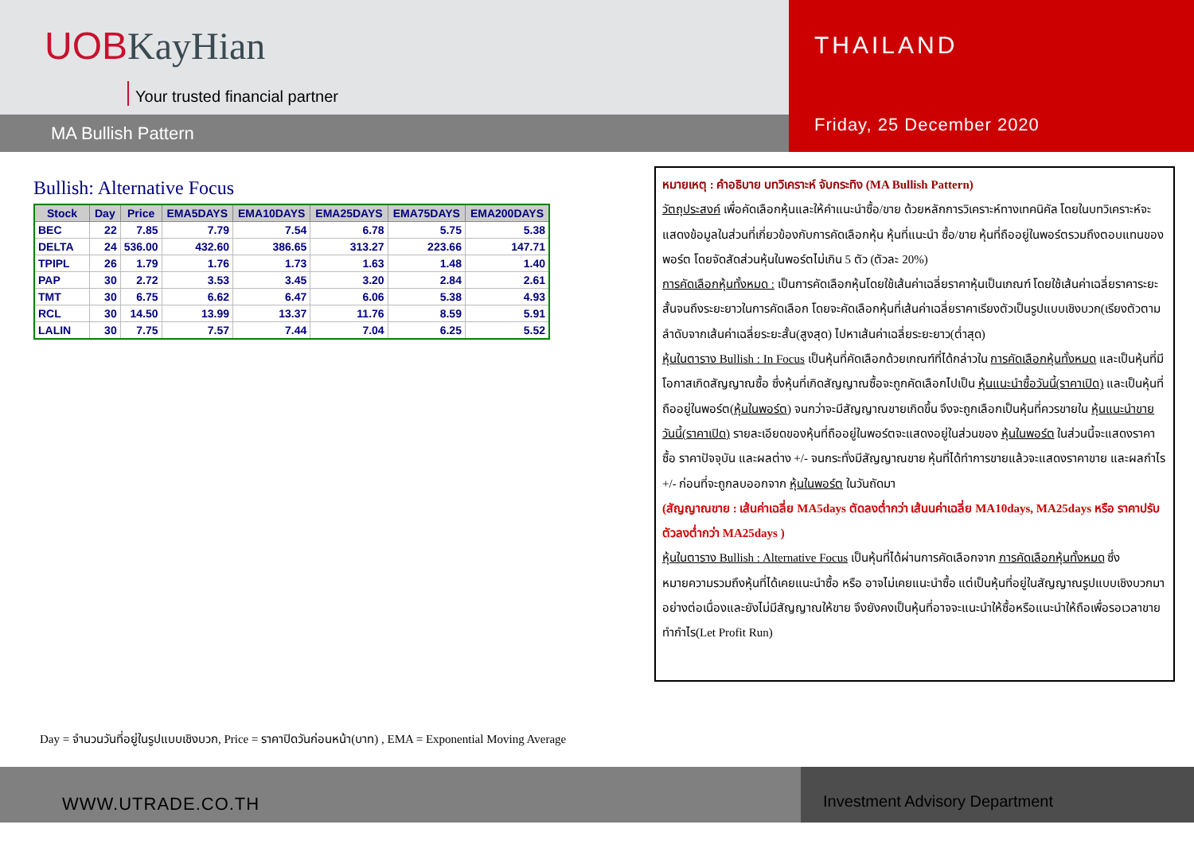UOBKayHian
Your trusted financial partner
MA Bullish Pattern
THAILAND
Friday, 25 December 2020
Bullish: Alternative Focus
| Stock | Day | Price | EMA5DAYS | EMA10DAYS | EMA25DAYS | EMA75DAYS | EMA200DAYS |
| --- | --- | --- | --- | --- | --- | --- | --- |
| BEC | 22 | 7.85 | 7.79 | 7.54 | 6.78 | 5.75 | 5.38 |
| DELTA | 24 | 536.00 | 432.60 | 386.65 | 313.27 | 223.66 | 147.71 |
| TPIPL | 26 | 1.79 | 1.76 | 1.73 | 1.63 | 1.48 | 1.40 |
| PAP | 30 | 2.72 | 3.53 | 3.45 | 3.20 | 2.84 | 2.61 |
| TMT | 30 | 6.75 | 6.62 | 6.47 | 6.06 | 5.38 | 4.93 |
| RCL | 30 | 14.50 | 13.99 | 13.37 | 11.76 | 8.59 | 5.91 |
| LALIN | 30 | 7.75 | 7.57 | 7.44 | 7.04 | 6.25 | 5.52 |
หมายเหตุ : คำอธิบาย บทวิเคราะห์ จับกระทิง (MA Bullish Pattern)
วัตถุประสงค์ เพื่อคัดเลือกหุ้นและให้คำแนะนำซื้อ/ขาย ด้วยหลักการวิเคราะห์ทางเทคนิคัล โดยในบทวิเคราะห์จะแสดงข้อมูลในส่วนที่เกี่ยวข้องกับการคัดเลือกหุ้น หุ้นที่แนะนำ ซื้อ/ขาย หุ้นที่ถืออยู่ในพอร์ตรวมถึงตอบแทนของพอร์ต โดยจัดสัดส่วนหุ้นในพอร์ตไม่เกิน 5 ตัว (ตัวละ 20%)
การคัดเลือกหุ้นทั้งหมด : เป็นการคัดเลือกหุ้นโดยใช้เส้นค่าเฉลี่ยราคาหุ้นเป็นเกณฑ์ โดยใช้เส้นค่าเฉลี่ยราคาระยะสั้นจนถึงระยะยาวในการคัดเลือก โดยจะคัดเลือกหุ้นที่เส้นค่าเฉลี่ยราคาเรียงตัวเป็นรูปแบบเชิงบวก(เรียงตัวตามลำดับจากเส้นค่าเฉลี่ยระยะสั้น(สูงสุด) ไปหาเส้นค่าเฉลี่ยระยะยาว(ต่ำสุด)
หุ้นในตาราง Bullish : In Focus เป็นหุ้นที่คัดเลือกด้วยเกณฑ์ที่ได้กล่าวใน การคัดเลือกหุ้นทั้งหมด และเป็นหุ้นที่มีโอกาสเกิดสัญญาณซื้อ ซึ่งหุ้นที่เกิดสัญญาณซื้อจะถูกคัดเลือกไปเป็น หุ้นแนะนำซื้อวันนี้(ราคาเปิด) และเป็นหุ้นที่ถืออยู่ในพอร์ต(หุ้นในพอร์ต) จนกว่าจะมีสัญญาณขายเกิดขึ้น จึงจะถูกเลือกเป็นหุ้นที่ควรขายใน หุ้นแนะนำขายวันนี้(ราคาเปิด) รายละเอียดของหุ้นที่ถืออยู่ในพอร์ตจะแสดงอยู่ในส่วนของ หุ้นในพอร์ต ในส่วนนี้จะแสดงราคาซื้อ ราคาปัจจุบัน และผลต่าง +/- จนกระทั่งมีสัญญาณขาย หุ้นที่ได้ทำการขายแล้วจะแสดงราคาขาย และผลกำไร +/- ก่อนที่จะถูกลบออกจาก หุ้นในพอร์ต ในวันถัดมา
(สัญญาณขาย : เส้นค่าเฉลี่ย MA5days ตัดลงต่ำกว่า เส้นนค่าเฉลี่ย MA10days, MA25days หรือ ราคาปรับตัวลงต่ำกว่า MA25days )
หุ้นในตาราง Bullish : Alternative Focus เป็นหุ้นที่ได้ผ่านการคัดเลือกจาก การคัดเลือกหุ้นทั้งหมด ซึ่งหมายความรวมถึงหุ้นที่ได้เคยแนะนำซื้อ หรือ อาจไม่เคยแนะนำซื้อ แต่เป็นหุ้นที่อยู่ในสัญญาณรูปแบบเชิงบวกมาอย่างต่อเนื่องและยังไม่มีสัญญาณให้ขาย จึงยังคงเป็นหุ้นที่อาจจะแนะนำให้ซื้อหรือแนะนำให้ถือเพื่อรอเวลาขายทำกำไร(Let Profit Run)
Day = จำนวนวันที่อยู่ในรูปแบบเชิงบวก, Price = ราคาปิดวันก่อนหน้า(บาท) , EMA = Exponential Moving Average
WWW.UTRADE.CO.TH Investment Advisory Department